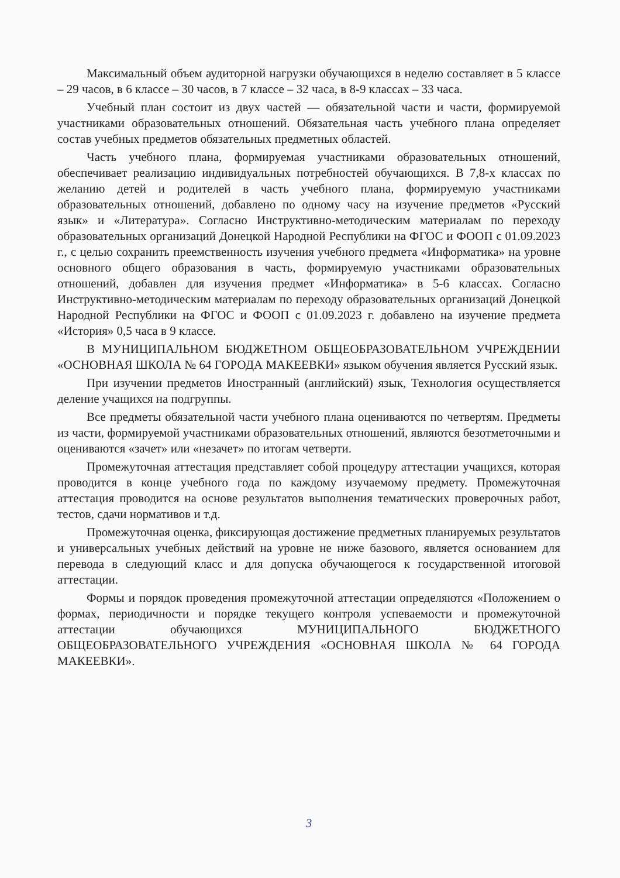Максимальный объем аудиторной нагрузки обучающихся в неделю составляет в 5 классе – 29 часов, в 6 классе – 30 часов, в 7 классе – 32 часа, в 8-9 классах – 33 часа.
Учебный план состоит из двух частей — обязательной части и части, формируемой участниками образовательных отношений. Обязательная часть учебного плана определяет состав учебных предметов обязательных предметных областей.
Часть учебного плана, формируемая участниками образовательных отношений, обеспечивает реализацию индивидуальных потребностей обучающихся. В 7,8-х классах по желанию детей и родителей в часть учебного плана, формируемую участниками образовательных отношений, добавлено по одному часу на изучение предметов «Русский язык» и «Литература». Согласно Инструктивно-методическим материалам по переходу образовательных организаций Донецкой Народной Республики на ФГОС и ФООП с 01.09.2023 г., с целью сохранить преемственность изучения учебного предмета «Информатика» на уровне основного общего образования в часть, формируемую участниками образовательных отношений, добавлен для изучения предмет «Информатика» в 5-6 классах. Согласно Инструктивно-методическим материалам по переходу образовательных организаций Донецкой Народной Республики на ФГОС и ФООП с 01.09.2023 г. добавлено на изучение предмета «История» 0,5 часа в 9 классе.
В МУНИЦИПАЛЬНОМ БЮДЖЕТНОМ ОБЩЕОБРАЗОВАТЕЛЬНОМ УЧРЕЖДЕНИИ «ОСНОВНАЯ ШКОЛА № 64 ГОРОДА МАКЕЕВКИ» языком обучения является Русский язык.
При изучении предметов Иностранный (английский) язык, Технология осуществляется деление учащихся на подгруппы.
Все предметы обязательной части учебного плана оцениваются по четвертям. Предметы из части, формируемой участниками образовательных отношений, являются безотметочными и оцениваются «зачет» или «незачет» по итогам четверти.
Промежуточная аттестация представляет собой процедуру аттестации учащихся, которая проводится в конце учебного года по каждому изучаемому предмету. Промежуточная аттестация проводится на основе результатов выполнения тематических проверочных работ, тестов, сдачи нормативов и т.д.
Промежуточная оценка, фиксирующая достижение предметных планируемых результатов и универсальных учебных действий на уровне не ниже базового, является основанием для перевода в следующий класс и для допуска обучающегося к государственной итоговой аттестации.
Формы и порядок проведения промежуточной аттестации определяются «Положением о формах, периодичности и порядке текущего контроля успеваемости и промежуточной аттестации обучающихся МУНИЦИПАЛЬНОГО БЮДЖЕТНОГО ОБЩЕОБРАЗОВАТЕЛЬНОГО УЧРЕЖДЕНИЯ «ОСНОВНАЯ ШКОЛА № 64 ГОРОДА МАКЕЕВКИ».
3